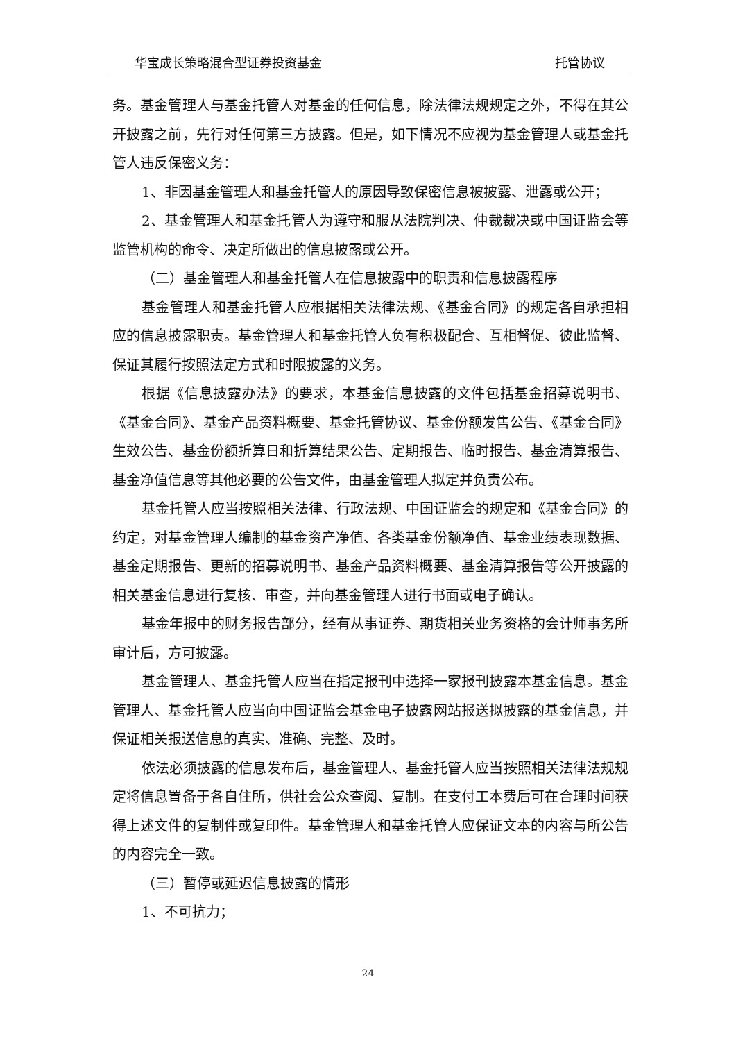华宝成长策略混合型证券投资基金 托管协议
务。基金管理人与基金托管人对基金的任何信息，除法律法规规定之外，不得在其公开披露之前，先行对任何第三方披露。但是，如下情况不应视为基金管理人或基金托管人违反保密义务：
1、非因基金管理人和基金托管人的原因导致保密信息被披露、泄露或公开；
2、基金管理人和基金托管人为遵守和服从法院判决、仲裁裁决或中国证监会等监管机构的命令、决定所做出的信息披露或公开。
（二）基金管理人和基金托管人在信息披露中的职责和信息披露程序
基金管理人和基金托管人应根据相关法律法规、《基金合同》的规定各自承担相应的信息披露职责。基金管理人和基金托管人负有积极配合、互相督促、彼此监督、保证其履行按照法定方式和时限披露的义务。
根据《信息披露办法》的要求，本基金信息披露的文件包括基金招募说明书、《基金合同》、基金产品资料概要、基金托管协议、基金份额发售公告、《基金合同》生效公告、基金份额折算日和折算结果公告、定期报告、临时报告、基金清算报告、基金净值信息等其他必要的公告文件，由基金管理人拟定并负责公布。
基金托管人应当按照相关法律、行政法规、中国证监会的规定和《基金合同》的约定，对基金管理人编制的基金资产净值、各类基金份额净值、基金业绩表现数据、基金定期报告、更新的招募说明书、基金产品资料概要、基金清算报告等公开披露的相关基金信息进行复核、审查，并向基金管理人进行书面或电子确认。
基金年报中的财务报告部分，经有从事证券、期货相关业务资格的会计师事务所审计后，方可披露。
基金管理人、基金托管人应当在指定报刊中选择一家报刊披露本基金信息。基金管理人、基金托管人应当向中国证监会基金电子披露网站报送拟披露的基金信息，并保证相关报送信息的真实、准确、完整、及时。
依法必须披露的信息发布后，基金管理人、基金托管人应当按照相关法律法规规定将信息置备于各自住所，供社会公众查阅、复制。在支付工本费后可在合理时间获得上述文件的复制件或复印件。基金管理人和基金托管人应保证文本的内容与所公告的内容完全一致。
（三）暂停或延迟信息披露的情形
1、不可抗力；
24